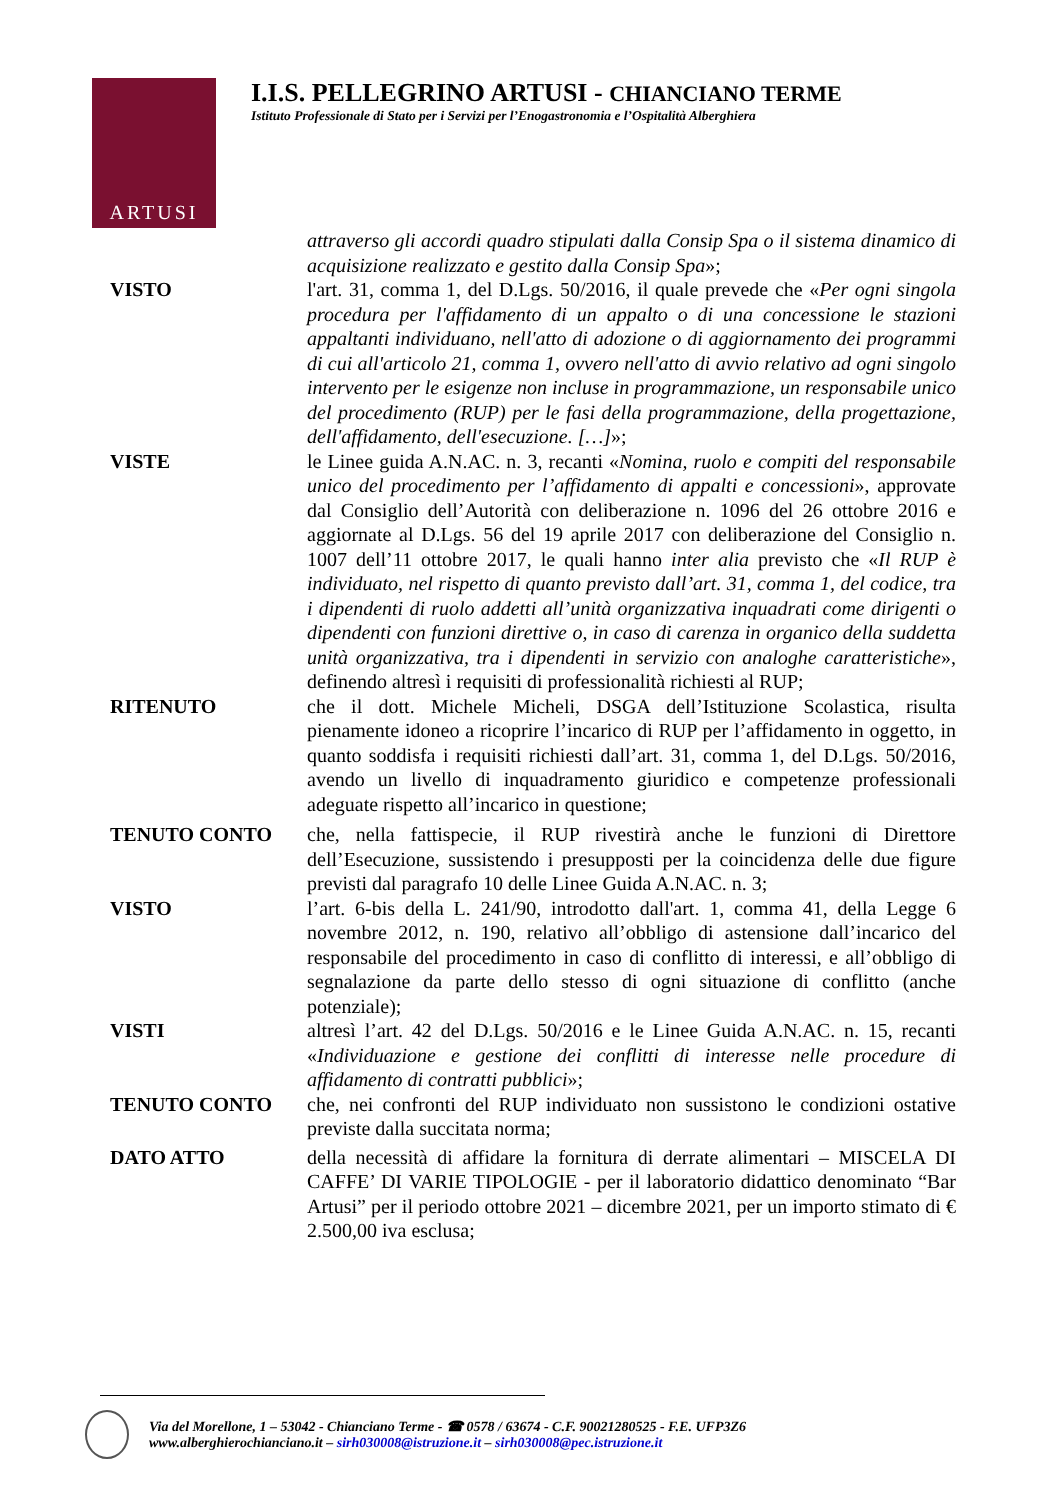ARTUSI
I.I.S. PELLEGRINO ARTUSI - CHIANCIANO TERME
Istituto Professionale di Stato per i Servizi per l’Enogastronomia e l’Ospitalità Alberghiera
attraverso gli accordi quadro stipulati dalla Consip Spa o il sistema dinamico di acquisizione realizzato e gestito dalla Consip Spa»;
VISTO l'art. 31, comma 1, del D.Lgs. 50/2016, il quale prevede che «Per ogni singola procedura per l'affidamento di un appalto o di una concessione le stazioni appaltanti individuano, nell'atto di adozione o di aggiornamento dei programmi di cui all'articolo 21, comma 1, ovvero nell'atto di avvio relativo ad ogni singolo intervento per le esigenze non incluse in programmazione, un responsabile unico del procedimento (RUP) per le fasi della programmazione, della progettazione, dell'affidamento, dell'esecuzione. […]»;
VISTE le Linee guida A.N.AC. n. 3, recanti «Nomina, ruolo e compiti del responsabile unico del procedimento per l’affidamento di appalti e concessioni», approvate dal Consiglio dell’Autorità con deliberazione n. 1096 del 26 ottobre 2016 e aggiornate al D.Lgs. 56 del 19 aprile 2017 con deliberazione del Consiglio n. 1007 dell’11 ottobre 2017, le quali hanno inter alia previsto che «Il RUP è individuato, nel rispetto di quanto previsto dall’art. 31, comma 1, del codice, tra i dipendenti di ruolo addetti all’unità organizzativa inquadrati come dirigenti o dipendenti con funzioni direttive o, in caso di carenza in organico della suddetta unità organizzativa, tra i dipendenti in servizio con analoghe caratteristiche», definendo altresì i requisiti di professionalità richiesti al RUP;
RITENUTO che il dott. Michele Micheli, DSGA dell’Istituzione Scolastica, risulta pienamente idoneo a ricoprire l’incarico di RUP per l’affidamento in oggetto, in quanto soddisfa i requisiti richiesti dall’art. 31, comma 1, del D.Lgs. 50/2016, avendo un livello di inquadramento giuridico e competenze professionali adeguate rispetto all’incarico in questione;
TENUTO CONTO che, nella fattispecie, il RUP rivestirà anche le funzioni di Direttore dell’Esecuzione, sussistendo i presupposti per la coincidenza delle due figure previsti dal paragrafo 10 delle Linee Guida A.N.AC. n. 3;
VISTO l’art. 6-bis della L. 241/90, introdotto dall'art. 1, comma 41, della Legge 6 novembre 2012, n. 190, relativo all’obbligo di astensione dall’incarico del responsabile del procedimento in caso di conflitto di interessi, e all’obbligo di segnalazione da parte dello stesso di ogni situazione di conflitto (anche potenziale);
VISTI altresì l’art. 42 del D.Lgs. 50/2016 e le Linee Guida A.N.AC. n. 15, recanti «Individuazione e gestione dei conflitti di interesse nelle procedure di affidamento di contratti pubblici»;
TENUTO CONTO che, nei confronti del RUP individuato non sussistono le condizioni ostative previste dalla succitata norma;
DATO ATTO della necessità di affidare la fornitura di derrate alimentari – MISCELA DI CAFFE’ DI VARIE TIPOLOGIE - per il laboratorio didattico denominato “Bar Artusi” per il periodo ottobre 2021 – dicembre 2021, per un importo stimato di € 2.500,00 iva esclusa;
Via del Morellone, 1 – 53042 - Chianciano Terme - ☎ 0578 / 63674 - C.F. 90021280525 - F.E. UFP3Z6
www.alberghierochianciano.it – sirh030008@istruzione.it – sirh030008@pec.istruzione.it